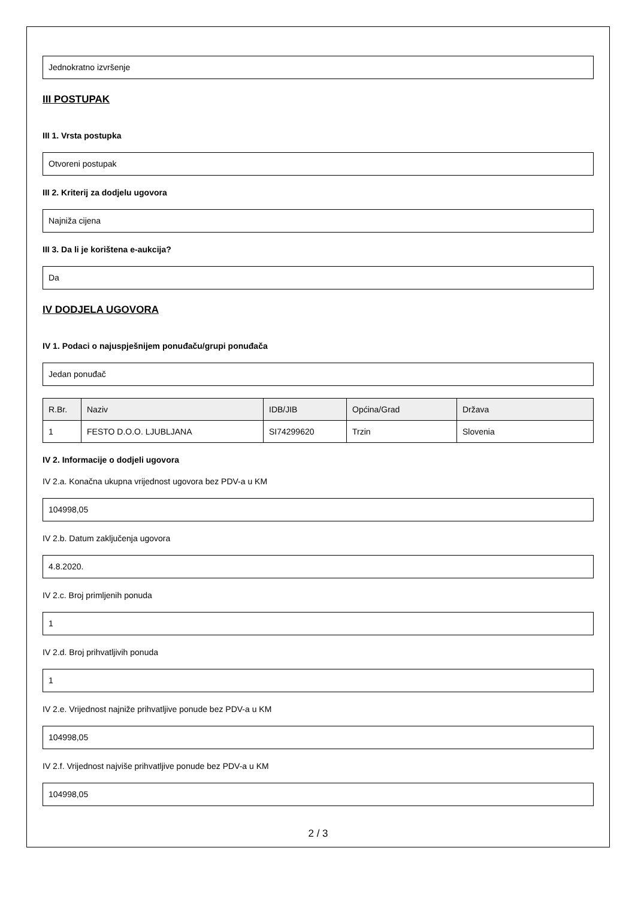Jednokratno izvršenje
III POSTUPAK
III 1. Vrsta postupka
Otvoreni postupak
III 2. Kriterij za dodjelu ugovora
Najniža cijena
III 3. Da li je korištena e-aukcija?
Da
IV DODJELA UGOVORA
IV 1. Podaci o najuspješnijem ponuđaču/grupi ponuđača
Jedan ponuđač
| R.Br. | Naziv | IDB/JIB | Općina/Grad | Država |
| --- | --- | --- | --- | --- |
| 1 | FESTO D.O.O. LJUBLJANA | SI74299620 | Trzin | Slovenia |
IV 2. Informacije o dodjeli ugovora
IV 2.a. Konačna ukupna vrijednost ugovora bez PDV-a u KM
104998,05
IV 2.b. Datum zaključenja ugovora
4.8.2020.
IV 2.c. Broj primljenih ponuda
1
IV 2.d. Broj prihvatljivih ponuda
1
IV 2.e. Vrijednost najniže prihvatljive ponude bez PDV-a u KM
104998,05
IV 2.f. Vrijednost najviše prihvatljive ponude bez PDV-a u KM
104998,05
2 / 3